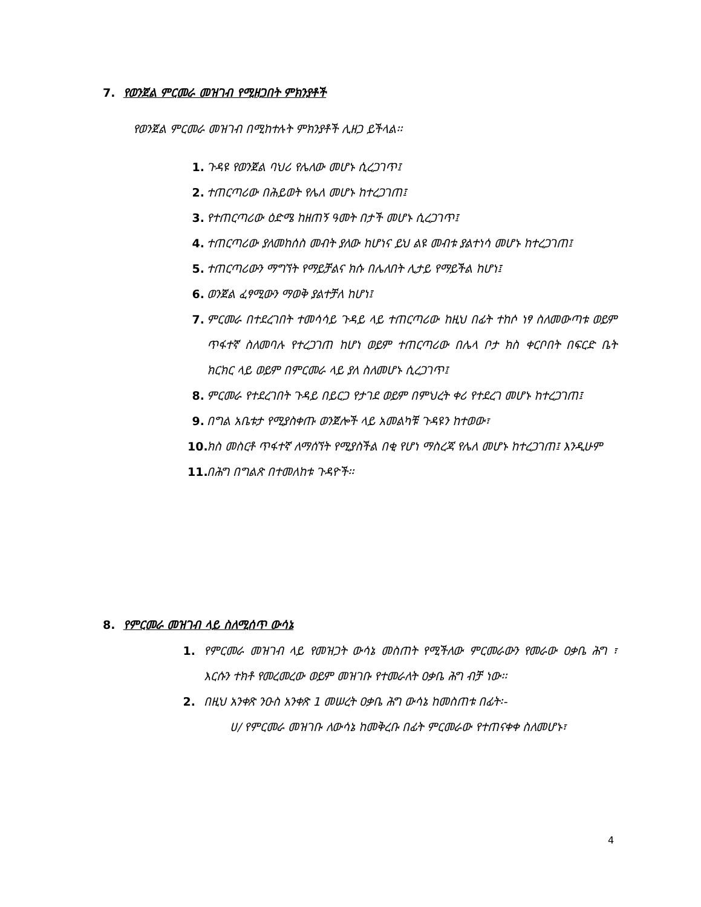7. የወንጀል ምርመራ መዝገብ የሚዘጋበት ምክንያቶች
የወንጀል ምርመራ መዝገብ በሚከተሉት ምክንያቶች ሊዘጋ ይችላል፡፡
1. ጉዳዩ የወንጀል ባህሪ የሌለው መሆኑ ሲረጋገጥ፤
2. ተጠርጣሪው በሕይወት የሌለ መሆኑ ከተረጋገጠ፤
3. የተጠርጣሪው ዕድሜ ከዘጠኝ ዓመት በታች መሆኑ ሲረጋገጥ፤
4. ተጠርጣሪው ያለመከሰስ መብት ያለው ከሆነና ይህ ልዩ መብቱ ያልተነሳ መሆኑ ከተረጋገጠ፤
5. ተጠርጣሪውን ማግኘት የማይቻልና ክሱ በሌለበት ሊታይ የማይችል ከሆነ፤
6. ወንጀል ፈፃሚውን ማወቅ ያልተቻለ ከሆነ፤
7. ምርመራ በተደረገበት ተመሳሳይ ጉዳይ ላይ ተጠርጣሪው ከዚህ በፊት ተከሶ ነፃ ስለመውጣቱ ወይም ጥፋተኛ ስለመባሉ የተረጋገጠ ከሆነ ወይም ተጠርጣሪው በሌላ ቦታ ክስ ቀርቦበት በፍርድ ቤት ክርክር ላይ ወይም በምርመራ ላይ ያለ ስለመሆኑ ሲረጋገጥ፤
8. ምርመራ የተደረገበት ጉዳይ በይርጋ የታገደ ወይም በምህረት ቀሪ የተደረገ መሆኑ ከተረጋገጠ፤
9. በግል አቤቱታ የሚያስቀጡ ወንጀሎች ላይ አመልካቹ ጉዳዩን ከተወው፣
10. ክስ መስርቶ ጥፋተኛ ለማሰኘት የሚያስችል በቂ የሆነ ማስረጃ የሌለ መሆኑ ከተረጋገጠ፤ እንዲሁም
11. በሕግ በግልጽ በተመለከቱ ጉዳዮች፡፡
8. የምርመራ መዝገብ ላይ ስለሚሰጥ ውሳኔ
1. የምርመራ መዝገብ ላይ የመዝጋት ውሳኔ መስጠት የሚችለው ምርመራውን የመራው ዐቃቤ ሕግ ፣ እርሱን ተክቶ የመረመረው ወይም መዝገቡ የተመራለት ዐቃቤ ሕግ ብቻ ነው፡፡
2. በዚህ አንቀጽ ንዑስ አንቀጽ 1 መሠረት ዐቃቤ ሕግ ውሳኔ ከመስጠቱ በፊት፡-
ሀ/ የምርመራ መዝገቡ ለውሳኔ ከመቅረቡ በፊት ምርመራው የተጠናቀቀ ስለመሆኑ፣
4